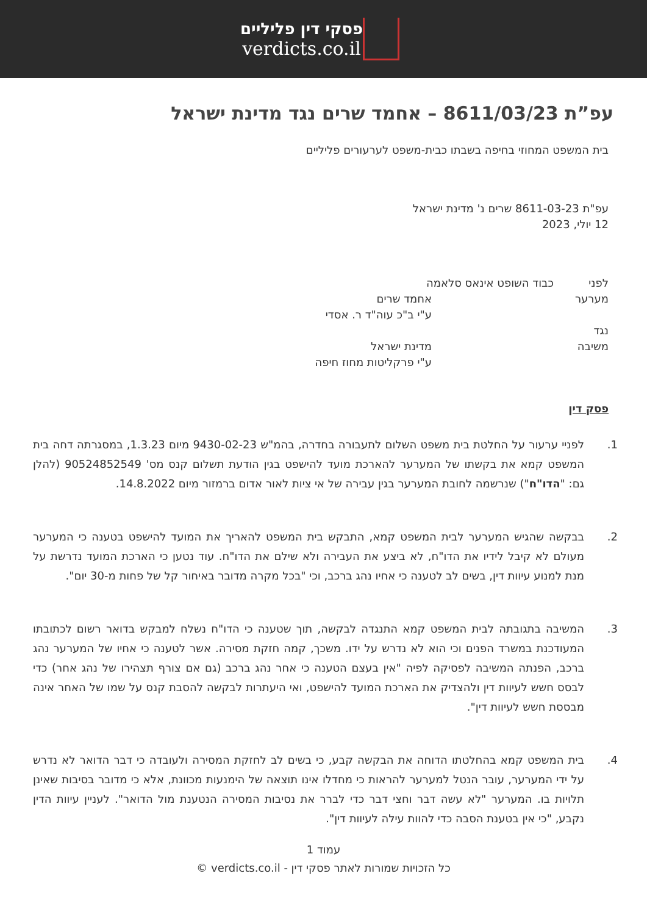פסקי דין פליליים
verdicts.co.il
עפ”ת 8611/03/23 – אחמד שרים נגד מדינת ישראל
בית המשפט המחוזי בחיפה בשבתו כבית-משפט לערעורים פליליים
עפ"ת 8611-03-23 שרים נ' מדינת ישראל
12 יולי, 2023
לפני כבוד השופט אינאס סלאמה
מערער אחמד שרים
ע"י ב"כ עוה"ד ר. אסדי
נגד
משיבה מדינת ישראל
ע"י פרקליטות מחוז חיפה
פסק דין
1. לפניי ערעור על החלטת בית משפט השלום לתעבורה בחדרה, בהמ"ש 9430-02-23 מיום 1.3.23, במסגרתה דחה בית המשפט קמא את בקשתו של המערער להארכת מועד להישפט בגין הודעת תשלום קנס מס' 90524852549 (להלן גם: "הדו"ח") שנרשמה לחובת המערער בגין עבירה של אי ציות לאור אדום ברמזור מיום 14.8.2022.
2. בבקשה שהגיש המערער לבית המשפט קמא, התבקש בית המשפט להאריך את המועד להישפט בטענה כי המערער מעולם לא קיבל לידיו את הדו"ח, לא ביצע את העבירה ולא שילם את הדו"ח. עוד נטען כי הארכת המועד נדרשת על מנת למנוע עיוות דין, בשים לב לטענה כי אחיו נהג ברכב, וכי "בכל מקרה מדובר באיחור קל של פחות מ-30 יום".
3. המשיבה בתגובתה לבית המשפט קמא התנגדה לבקשה, תוך שטענה כי הדו"ח נשלח למבקש בדואר רשום לכתובתו המעודכנת במשרד הפנים וכי הוא לא נדרש על ידו. משכך, קמה חזקת מסירה. אשר לטענה כי אחיו של המערער נהג ברכב, הפנתה המשיבה לפסיקה לפיה "אין בעצם הטענה כי אחר נהג ברכב (גם אם צורף תצהירו של נהג אחר) כדי לבסס חשש לעיוות דין ולהצדיק את הארכת המועד להישפט, ואי היעתרות לבקשה להסבת קנס על שמו של האחר אינה מבססת חשש לעיוות דין".
4. בית המשפט קמא בהחלטתו הדוחה את הבקשה קבע, כי בשים לב לחזקת המסירה ולעובדה כי דבר הדואר לא נדרש על ידי המערער, עובר הנטל למערער להראות כי מחדלו אינו תוצאה של הימנעות מכוונת, אלא כי מדובר בסיבות שאינן תלויות בו. המערער "לא עשה דבר וחצי דבר כדי לברר את נסיבות המסירה הנטענת מול הדואר". לעניין עיוות הדין נקבע, "כי אין בטענת הסבה כדי להוות עילה לעיוות דין".
עמוד 1
כל הזכויות שמורות לאתר פסקי דין - verdicts.co.il ©